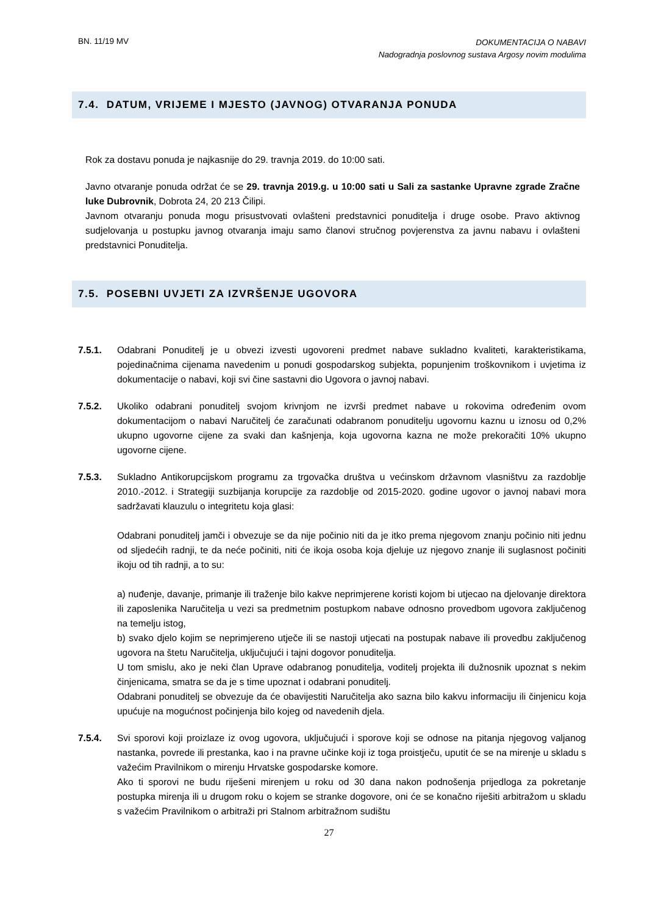BN. 11/19 MV
DOKUMENTACIJA O NABAVI
Nadogradnja poslovnog sustava Argosy novim modulima
7.4. DATUM, VRIJEME I MJESTO (JAVNOG) OTVARANJA PONUDA
Rok za dostavu ponuda je najkasnije do 29. travnja 2019. do 10:00 sati.
Javno otvaranje ponuda održat će se 29. travnja 2019.g. u 10:00 sati u Sali za sastanke Upravne zgrade Zračne luke Dubrovnik, Dobrota 24, 20 213 Čilipi.
Javnom otvaranju ponuda mogu prisustvovati ovlašteni predstavnici ponuditelja i druge osobe. Pravo aktivnog sudjelovanja u postupku javnog otvaranja imaju samo članovi stručnog povjerenstva za javnu nabavu i ovlašteni predstavnici Ponuditelja.
7.5. POSEBNI UVJETI ZA IZVRŠENJE UGOVORA
7.5.1. Odabrani Ponuditelj je u obvezi izvesti ugovoreni predmet nabave sukladno kvaliteti, karakteristikama, pojedinačnima cijenama navedenim u ponudi gospodarskog subjekta, popunjenim troškovnikom i uvjetima iz dokumentacije o nabavi, koji svi čine sastavni dio Ugovora o javnoj nabavi.
7.5.2. Ukoliko odabrani ponuditelj svojom krivnjom ne izvrši predmet nabave u rokovima određenim ovom dokumentacijom o nabavi Naručitelj će zaračunati odabranom ponuditelju ugovornu kaznu u iznosu od 0,2% ukupno ugovorne cijene za svaki dan kašnjenja, koja ugovorna kazna ne može prekoračiti 10% ukupno ugovorne cijene.
7.5.3. Sukladno Antikorupcijskom programu za trgovačka društva u većinskom državnom vlasništvu za razdoblje 2010.-2012. i Strategiji suzbijanja korupcije za razdoblje od 2015-2020. godine ugovor o javnoj nabavi mora sadržavati klauzulu o integritetu koja glasi:
Odabrani ponuditelj jamči i obvezuje se da nije počinio niti da je itko prema njegovom znanju počinio niti jednu od sljedećih radnji, te da neće počiniti, niti će ikoja osoba koja djeluje uz njegovo znanje ili suglasnost počiniti ikoju od tih radnji, a to su:
a) nuđenje, davanje, primanje ili traženje bilo kakve neprimjerene koristi kojom bi utjecao na djelovanje direktora ili zaposlenika Naručitelja u vezi sa predmetnim postupkom nabave odnosno provedbom ugovora zaključenog na temelju istog,
b) svako djelo kojim se neprimjereno utječe ili se nastoji utjecati na postupak nabave ili provedbu zaključenog ugovora na štetu Naručitelja, uključujući i tajni dogovor ponuditelja.
U tom smislu, ako je neki član Uprave odabranog ponuditelja, voditelj projekta ili dužnosnik upoznat s nekim činjenicama, smatra se da je s time upoznat i odabrani ponuditelj.
Odabrani ponuditelj se obvezuje da će obavijestiti Naručitelja ako sazna bilo kakvu informaciju ili činjenicu koja upućuje na mogućnost počinjenja bilo kojeg od navedenih djela.
7.5.4. Svi sporovi koji proizlaze iz ovog ugovora, uključujući i sporove koji se odnose na pitanja njegovog valjanog nastanka, povrede ili prestanka, kao i na pravne učinke koji iz toga proistječu, uputit će se na mirenje u skladu s važećim Pravilnikom o mirenju Hrvatske gospodarske komore.
Ako ti sporovi ne budu riješeni mirenjem u roku od 30 dana nakon podnošenja prijedloga za pokretanje postupka mirenja ili u drugom roku o kojem se stranke dogovore, oni će se konačno riješiti arbitražom u skladu s važećim Pravilnikom o arbitraži pri Stalnom arbitražnom sudištu
27